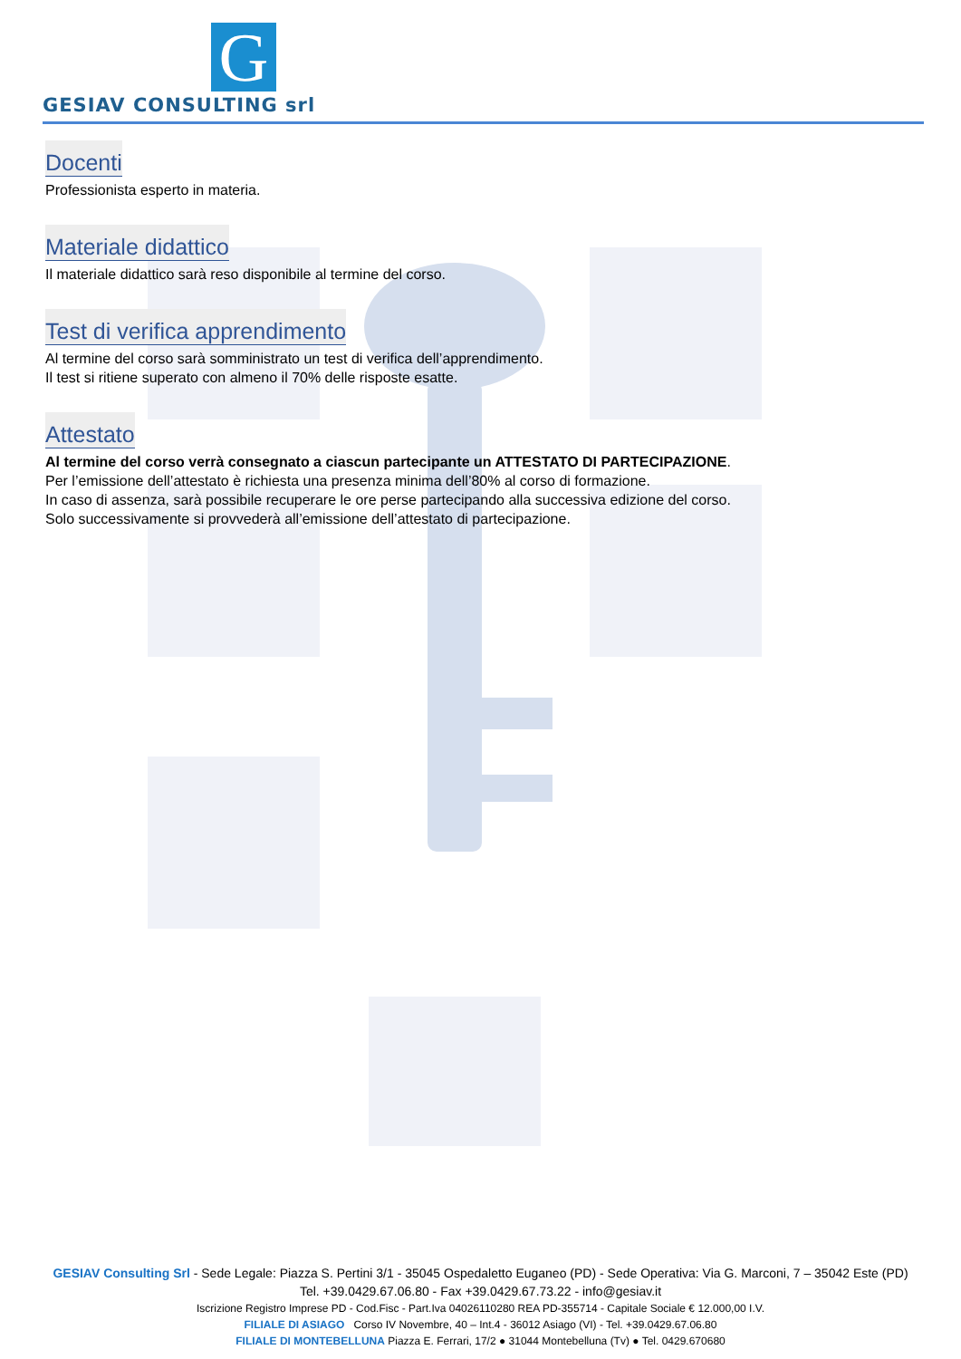GESIAV CONSULTING srl
G
Docenti
Professionista esperto in materia.
Materiale didattico
Il materiale didattico sarà reso disponibile al termine del corso.
Test di verifica apprendimento
Al termine del corso sarà somministrato un test di verifica dell’apprendimento.
Il test si ritiene superato con almeno il 70% delle risposte esatte.
Attestato
Al termine del corso verrà consegnato a ciascun partecipante un ATTESTATO DI PARTECIPAZIONE.
Per l’emissione dell’attestato è richiesta una presenza minima dell’80% al corso di formazione.
In caso di assenza, sarà possibile recuperare le ore perse partecipando alla successiva edizione del corso.
Solo successivamente si provvederà all’emissione dell’attestato di partecipazione.
GESIAV Consulting Srl - Sede Legale: Piazza S. Pertini 3/1 - 35045 Ospedaletto Euganeo (PD) - Sede Operativa: Via G. Marconi, 7 – 35042 Este (PD)
Tel. +39.0429.67.06.80 - Fax +39.0429.67.73.22 - info@gesiav.it
Iscrizione Registro Imprese PD - Cod.Fisc - Part.Iva 04026110280 REA PD-355714 - Capitale Sociale € 12.000,00 I.V.
FILIALE DI ASIAGO Corso IV Novembre, 40 – Int.4 - 36012 Asiago (VI) - Tel. +39.0429.67.06.80
FILIALE DI MONTEBELLUNA Piazza E. Ferrari, 17/2 ● 31044 Montebelluna (Tv) ● Tel. 0429.670680